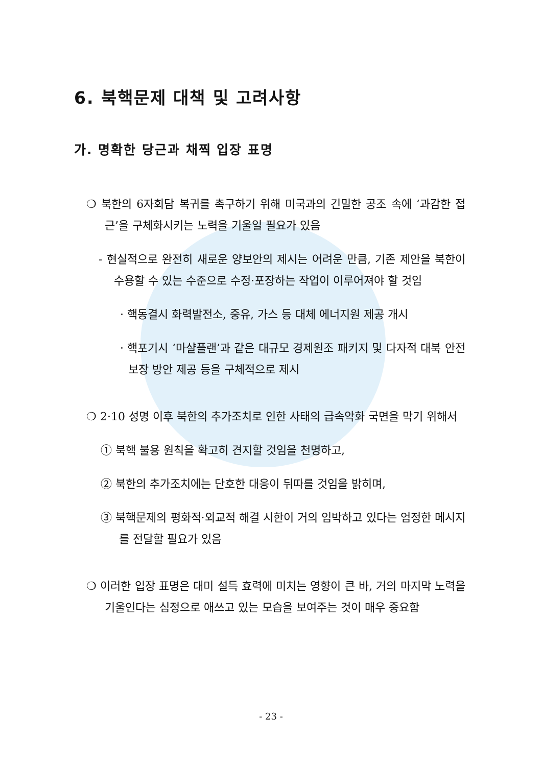6. 북핵문제 대책 및 고려사항
가. 명확한 당근과 채찍 입장 표명
❍ 북한의 6자회담 복귀를 촉구하기 위해 미국과의 긴밀한 공조 속에 ‘과감한 접근’을 구체화시키는 노력을 기울일 필요가 있음
- 현실적으로 완전히 새로운 양보안의 제시는 어려운 만큼, 기존 제안을 북한이 수용할 수 있는 수준으로 수정·포장하는 작업이 이루어져야 할 것임
· 핵동결시 화력발전소, 중유, 가스 등 대체 에너지원 제공 개시
· 핵포기시 ‘마샬플랜’과 같은 대규모 경제원조 패키지 및 다자적 대북 안전보장 방안 제공 등을 구체적으로 제시
❍ 2·10 성명 이후 북한의 추가조치로 인한 사태의 급속악화 국면을 막기 위해서
① 북핵 불용 원칙을 확고히 견지할 것임을 천명하고,
② 북한의 추가조치에는 단호한 대응이 뒤따를 것임을 밝히며,
③ 북핵문제의 평화적·외교적 해결 시한이 거의 임박하고 있다는 엄정한 메시지를 전달할 필요가 있음
❍ 이러한 입장 표명은 대미 설득 효력에 미치는 영향이 큰 바, 거의 마지막 노력을 기울인다는 심정으로 애쓰고 있는 모습을 보여주는 것이 매우 중요함
- 23 -